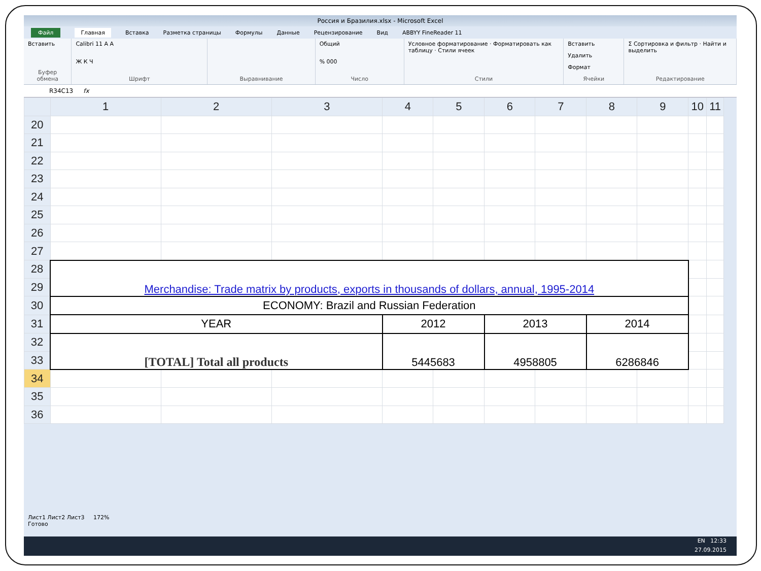Россия и Бразилия.xlsx - Microsoft Excel
Файл Главная Вставка Разметка страницы Формулы Данные Рецензирование Вид ABBYY FineReader 11
Вставить
Буфер обмена
Calibri 11 A A
Ж К Ч
Шрифт
Выравнивание Общий% 000
Число
Условное форматирование · Форматировать как таблицу · Стили ячеек
Стили
Вставить
Удалить
Формат
Ячейки
Σ Сортировка и фильтр · Найти и выделить
Редактирование
R34C13 fx
| | 1 | 2 | 3 | 4 | 5 | 6 | 7 | 8 | 9 | 10 | 11 |
| --- | --- | --- | --- | --- | --- | --- | --- | --- | --- | --- | --- |
| 20 | | | | | | | | | | | |
| 21 | | | | | | | | | | | |
| 22 | | | | | | | | | | | |
| 23 | | | | | | | | | | | |
| 24 | | | | | | | | | | | |
| 25 | | | | | | | | | | | |
| 26 | | | | | | | | | | | |
| 27 | | | | | | | | | | | |
| 28 | Merchandise: Trade matrix by products, exports in thousands of dollars, annual, 1995-2014 | | | | | | | | | | |
| 29 | | | | | | | | | | | |
| 30 | ECONOMY: Brazil and Russian Federation | | | | | | | | | | |
| 31 | YEAR | | | 2012 | | 2013 | | 2014 | | | |
| 32 | [TOTAL] Total all products | | | 5445683 | | 4958805 | | 6286846 | | | |
| 33 | | | | | | | | | | | |
| 34 | | | | | | | | | | | |
| 35 | | | | | | | | | | | |
| 36 | | | | | | | | | | | |
Лист1 Лист2 Лист3 172%
Готово
EN 12:33
27.09.2015